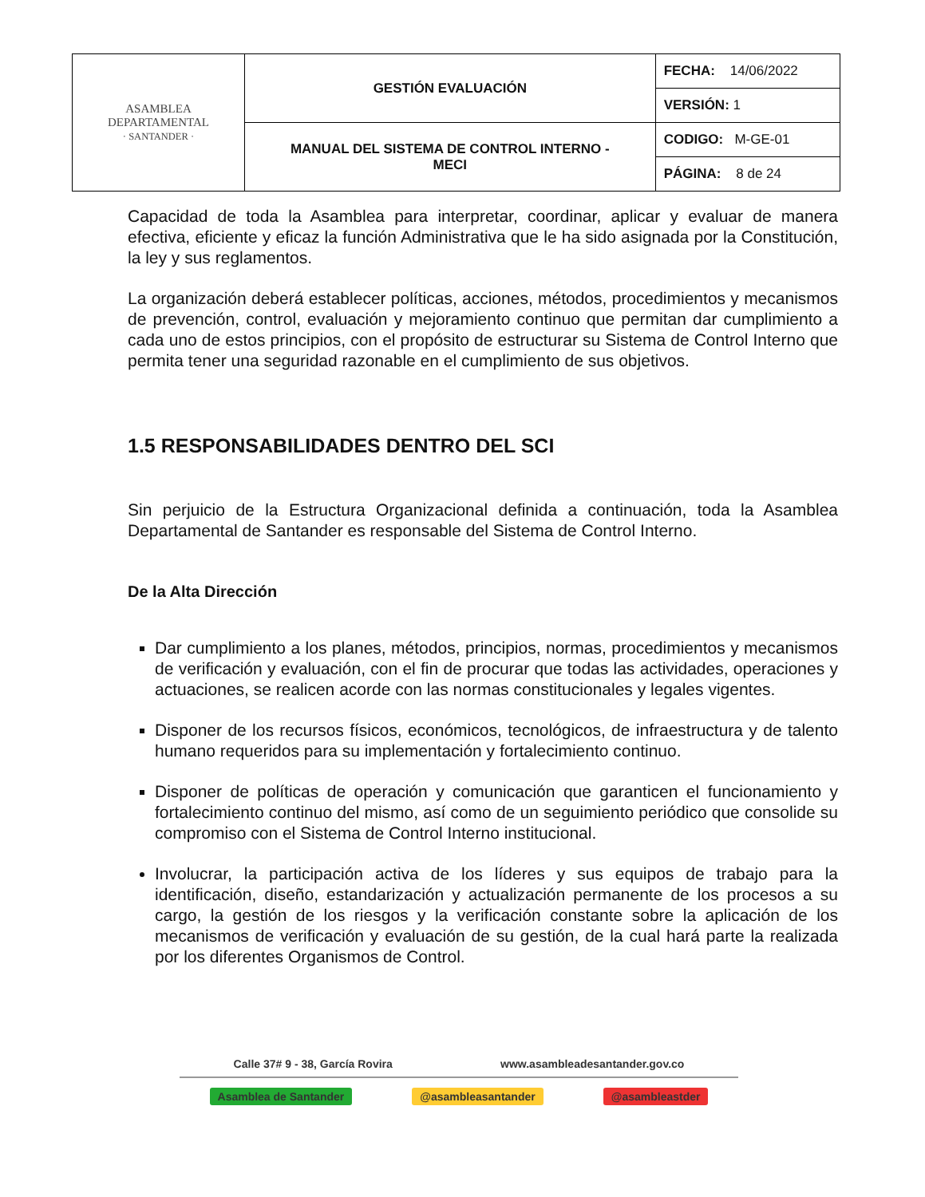| ASAMBLEA DEPARTAMENTAL · SANTANDER · | GESTIÓN EVALUACIÓN | FECHA: 14/06/2022 |
| | | VERSIÓN: 1 |
| | MANUAL DEL SISTEMA DE CONTROL INTERNO - MECI | CODIGO: M-GE-01 |
| | | PÁGINA: 8 de 24 |
Capacidad de toda la Asamblea para interpretar, coordinar, aplicar y evaluar de manera efectiva, eficiente y eficaz la función Administrativa que le ha sido asignada por la Constitución, la ley y sus reglamentos.
La organización deberá establecer políticas, acciones, métodos, procedimientos y mecanismos de prevención, control, evaluación y mejoramiento continuo que permitan dar cumplimiento a cada uno de estos principios, con el propósito de estructurar su Sistema de Control Interno que permita tener una seguridad razonable en el cumplimiento de sus objetivos.
1.5 RESPONSABILIDADES DENTRO DEL SCI
Sin perjuicio de la Estructura Organizacional definida a continuación, toda la Asamblea Departamental de Santander es responsable del Sistema de Control Interno.
De la Alta Dirección
Dar cumplimiento a los planes, métodos, principios, normas, procedimientos y mecanismos de verificación y evaluación, con el fin de procurar que todas las actividades, operaciones y actuaciones, se realicen acorde con las normas constitucionales y legales vigentes.
Disponer de los recursos físicos, económicos, tecnológicos, de infraestructura y de talento humano requeridos para su implementación y fortalecimiento continuo.
Disponer de políticas de operación y comunicación que garanticen el funcionamiento y fortalecimiento continuo del mismo, así como de un seguimiento periódico que consolide su compromiso con el Sistema de Control Interno institucional.
Involucrar, la participación activa de los líderes y sus equipos de trabajo para la identificación, diseño, estandarización y actualización permanente de los procesos a su cargo, la gestión de los riesgos y la verificación constante sobre la aplicación de los mecanismos de verificación y evaluación de su gestión, de la cual hará parte la realizada por los diferentes Organismos de Control.
Calle 37# 9 - 38, García Rovira www.asambleadesantander.gov.co
Asamblea de Santander @asambleasantander @asambleastder